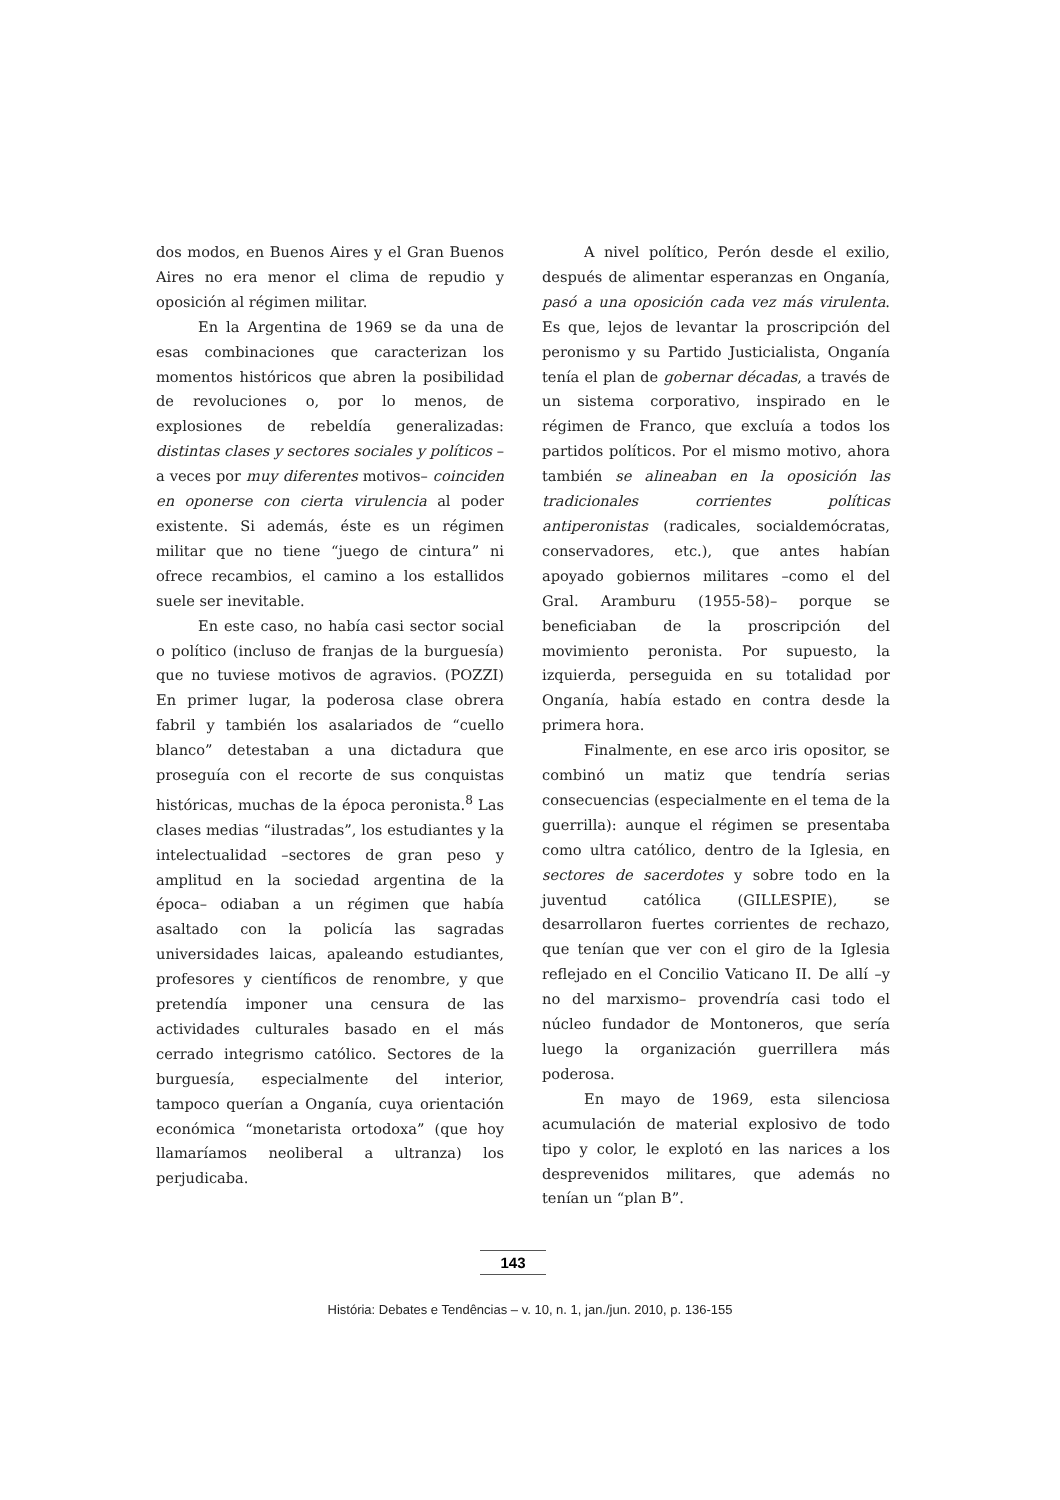dos modos, en Buenos Aires y el Gran Buenos Aires no era menor el clima de repudio y oposición al régimen militar.
En la Argentina de 1969 se da una de esas combinaciones que caracterizan los momentos históricos que abren la posibilidad de revoluciones o, por lo menos, de explosiones de rebeldía generalizadas: distintas clases y sectores sociales y políticos –a veces por muy diferentes motivos– coinciden en oponerse con cierta virulencia al poder existente. Si además, éste es un régimen militar que no tiene “juego de cintura” ni ofrece recambios, el camino a los estallidos suele ser inevitable.
En este caso, no había casi sector social o político (incluso de franjas de la burguesía) que no tuviese motivos de agravios. (POZZI) En primer lugar, la poderosa clase obrera fabril y también los asalariados de “cuello blanco” detestaban a una dictadura que proseguía con el recorte de sus conquistas históricas, muchas de la época peronista.<sup>8</sup> Las clases medias “ilustradas”, los estudiantes y la intelectualidad –sectores de gran peso y amplitud en la sociedad argentina de la época– odiaban a un régimen que había asaltado con la policía las sagradas universidades laicas, apaleando estudiantes, profesores y científicos de renombre, y que pretendía imponer una censura de las actividades culturales basado en el más cerrado integrismo católico. Sectores de la burguesía, especialmente del interior, tampoco querían a Onganía, cuya orientación económica “monetarista ortodoxa” (que hoy llamaríamos neoliberal a ultranza) los perjudicaba.
A nivel político, Perón desde el exilio, después de alimentar esperanzas en Onganía, pasó a una oposición cada vez más virulenta. Es que, lejos de levantar la proscripción del peronismo y su Partido Justicialista, Onganía tenía el plan de gobernar décadas, a través de un sistema corporativo, inspirado en le régimen de Franco, que excluía a todos los partidos políticos. Por el mismo motivo, ahora también se alineaban en la oposición las tradicionales corrientes políticas antiperonistas (radicales, socialdemócratas, conservadores, etc.), que antes habían apoyado gobiernos militares –como el del Gral. Aramburu (1955-58)– porque se beneficiaban de la proscripción del movimiento peronista. Por supuesto, la izquierda, perseguida en su totalidad por Onganía, había estado en contra desde la primera hora.
Finalmente, en ese arco iris opositor, se combinó un matiz que tendría serias consecuencias (especialmente en el tema de la guerrilla): aunque el régimen se presentaba como ultra católico, dentro de la Iglesia, en sectores de sacerdotes y sobre todo en la juventud católica (GILLESPIE), se desarrollaron fuertes corrientes de rechazo, que tenían que ver con el giro de la Iglesia reflejado en el Concilio Vaticano II. De allí –y no del marxismo– provendría casi todo el núcleo fundador de Montoneros, que sería luego la organización guerrillera más poderosa.
En mayo de 1969, esta silenciosa acumulación de material explosivo de todo tipo y color, le explotó en las narices a los desprevenidos militares, que además no tenían un “plan B”.
143
História: Debates e Tendências – v. 10, n. 1, jan./jun. 2010, p. 136-155